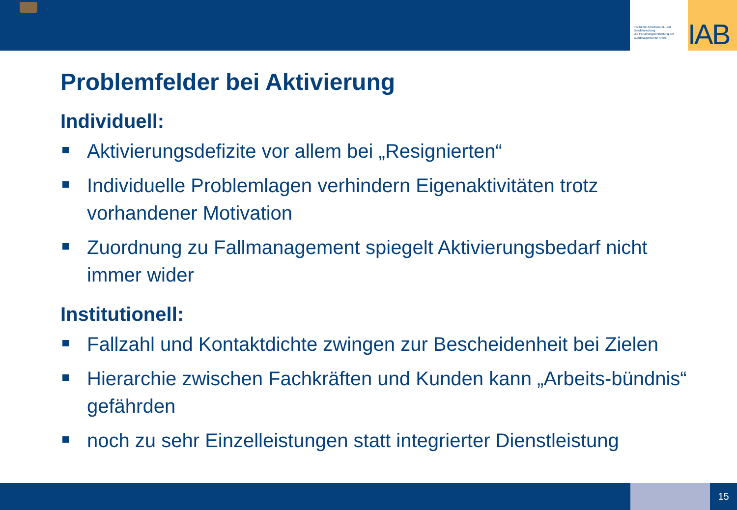Institut für Arbeitsmarkt- und Berufsforschung
Die Forschungseinrichtung der Bundesagentur für Arbeit
IAB
Problemfelder bei Aktivierung
Individuell:
Aktivierungsdefizite vor allem bei „Resignierten“
Individuelle Problemlagen verhindern Eigenaktivitäten trotz vorhandener Motivation
Zuordnung zu Fallmanagement spiegelt Aktivierungsbedarf nicht immer wider
Institutionell:
Fallzahl und Kontaktdichte zwingen zur Bescheidenheit bei Zielen
Hierarchie zwischen Fachkräften und Kunden kann „Arbeits-bündnis“ gefährden
noch zu sehr Einzelleistungen statt integrierter Dienstleistung
15